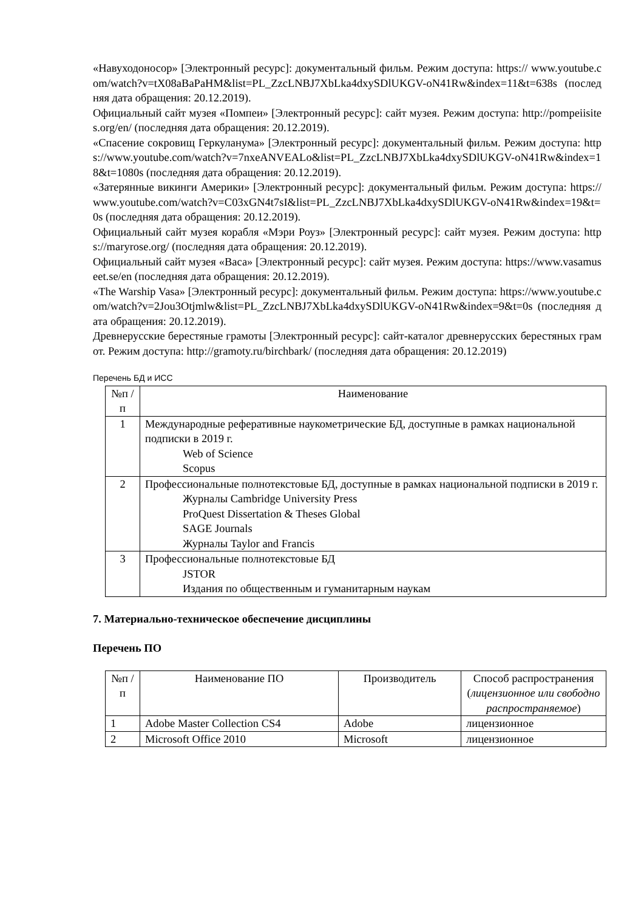«Навуходоносор» [Электронный ресурс]: документальный фильм. Режим доступа: https:// www.youtube.com/watch?v=tX08aBaPaHM&list=PL_ZzcLNBJ7XbLka4dxySDlUKGV-oN41Rw&index=11&t=638s (последняя дата обращения: 20.12.2019).
Официальный сайт музея «Помпеи» [Электронный ресурс]: сайт музея. Режим доступа: http://pompeiisites.org/en/ (последняя дата обращения: 20.12.2019).
«Спасение сокровищ Геркуланума» [Электронный ресурс]: документальный фильм. Режим доступа: https://www.youtube.com/watch?v=7nxeANVEALo&list=PL_ZzcLNBJ7XbLka4dxySDlUKGV-oN41Rw&index=18&t=1080s (последняя дата обращения: 20.12.2019).
«Затерянные викинги Америки» [Электронный ресурс]: документальный фильм. Режим доступа: https://www.youtube.com/watch?v=C03xGN4t7sI&list=PL_ZzcLNBJ7XbLka4dxySDlUKGV-oN41Rw&index=19&t=0s (последняя дата обращения: 20.12.2019).
Официальный сайт музея корабля «Мэри Роуз» [Электронный ресурс]: сайт музея. Режим доступа: https://maryrose.org/ (последняя дата обращения: 20.12.2019).
Официальный сайт музея «Васа» [Электронный ресурс]: сайт музея. Режим доступа: https://www.vasamuseet.se/en (последняя дата обращения: 20.12.2019).
«The Warship Vasa» [Электронный ресурс]: документальный фильм. Режим доступа: https://www.youtube.com/watch?v=2Jou3Otjmlw&list=PL_ZzcLNBJ7XbLka4dxySDlUKGV-oN41Rw&index=9&t=0s (последняя дата обращения: 20.12.2019).
Древнерусские берестяные грамоты [Электронный ресурс]: сайт-каталог древнерусских берестяных грамот. Режим доступа: http://gramoty.ru/birchbark/ (последняя дата обращения: 20.12.2019)
Перечень БД и ИСС
| №п /п | Наименование |
| --- | --- |
| 1 | Международные реферативные наукометрические БД, доступные в рамках национальной подписки в 2019 г. Web of Science Scopus |
| 2 | Профессиональные полнотекстовые БД, доступные в рамках национальной подписки в 2019 г. Журналы Cambridge University Press ProQuest Dissertation & Theses Global SAGE Journals Журналы Taylor and Francis |
| 3 | Профессиональные полнотекстовые БД JSTOR Издания по общественным и гуманитарным наукам |
7. Материально-техническое обеспечение дисциплины
Перечень ПО
| №п /п | Наименование ПО | Производитель | Способ распространения ( лицензионное или свободно распространяемое ) |
| --- | --- | --- | --- |
| 1 | Adobe Master Collection CS4 | Adobe | лицензионное |
| 2 | Microsoft Office 2010 | Microsoft | лицензионное |